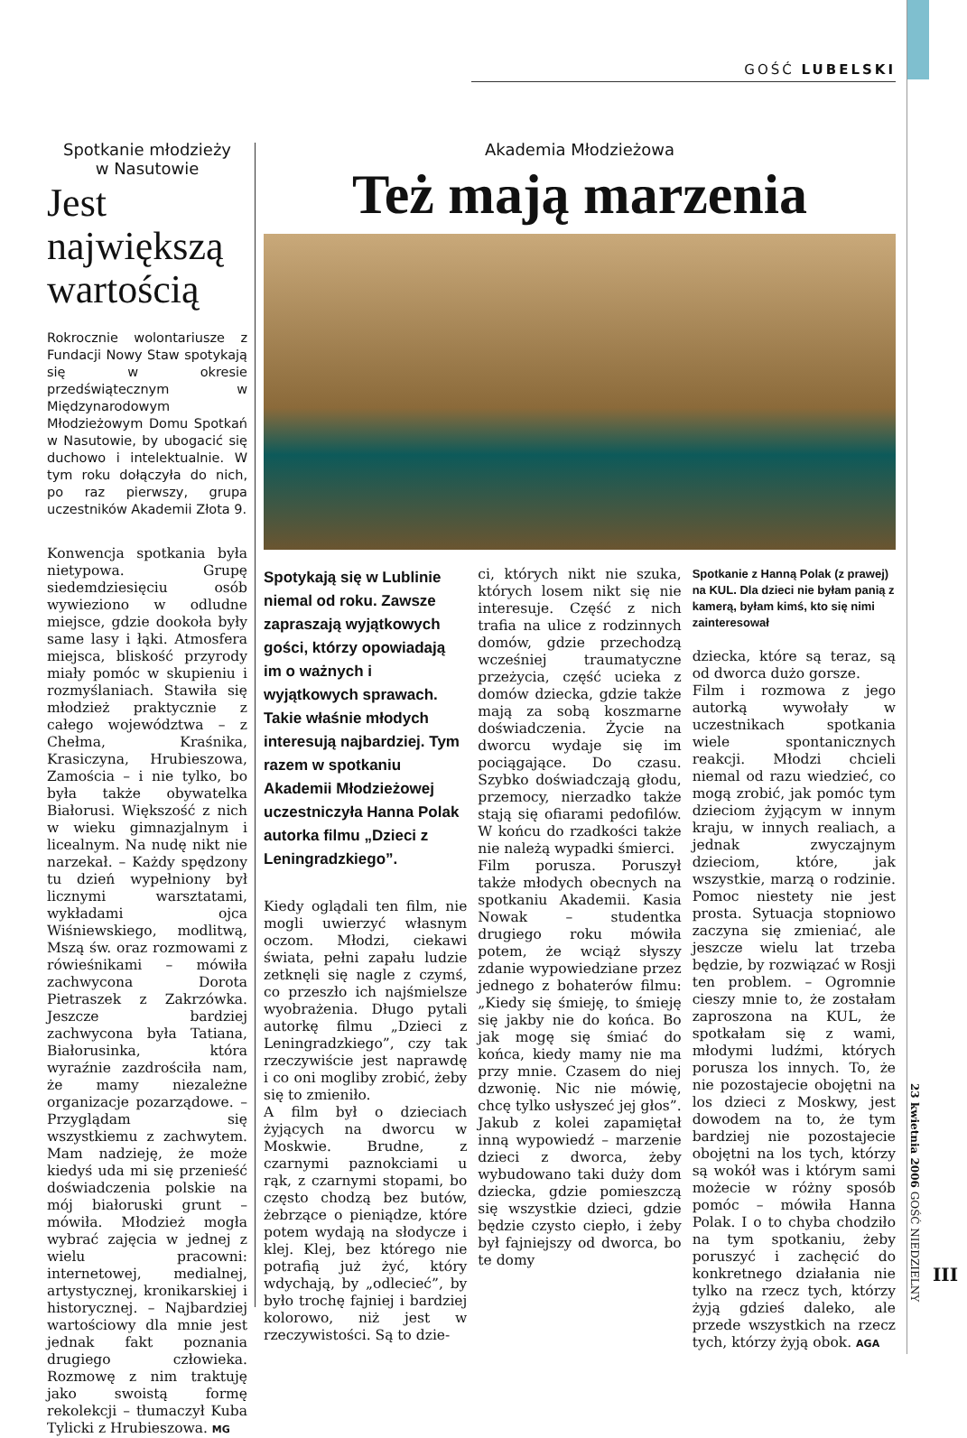GOŚĆ LUBELSKI
Spotkanie młodzieży
w Nasutowie
Jest największą wartością
Rokrocznie wolontariusze z Fundacji Nowy Staw spotykają się w okresie przedświątecznym w Międzynarodowym Młodzieżowym Domu Spotkań w Nasutowie, by ubogacić się duchowo i intelektualnie. W tym roku dołączyła do nich, po raz pierwszy, grupa uczestników Akademii Złota 9.
Konwencja spotkania była nietypowa. Grupę siedemdziesięciu osób wywieziono w odludne miejsce, gdzie dookoła były same lasy i łąki. Atmosfera miejsca, bliskość przyrody miały pomóc w skupieniu i rozmyślaniach. Stawiła się młodzież praktycznie z całego województwa – z Chełma, Kraśnika, Krasiczyna, Hrubieszowa, Zamościa – i nie tylko, bo była także obywatelka Białorusi. Większość z nich w wieku gimnazjalnym i licealnym. Na nudę nikt nie narzekał. – Każdy spędzony tu dzień wypełniony był licznymi warsztatami, wykładami ojca Wiśniewskiego, modlitwą, Mszą św. oraz rozmowami z rówieśnikami – mówiła zachwycona Dorota Pietraszek z Zakrzówka. Jeszcze bardziej zachwycona była Tatiana, Białorusinka, która wyraźnie zazdrościła nam, że mamy niezależne organizacje pozarządowe. – Przyglądam się wszystkiemu z zachwytem. Mam nadzieję, że może kiedyś uda mi się przenieść doświadczenia polskie na mój białoruski grunt – mówiła. Młodzież mogła wybrać zajęcia w jednej z wielu pracowni: internetowej, medialnej, artystycznej, kronikarskiej i historycznej. – Najbardziej wartościowy dla mnie jest jednak fakt poznania drugiego człowieka. Rozmowę z nim traktuję jako swoistą formę rekolekcji – tłumaczył Kuba Tylicki z Hrubieszowa. MG
Akademia Młodzieżowa
Też mają marzenia
Spotykają się w Lublinie niemal od roku. Zawsze zapraszają wyjątkowych gości, którzy opowiadają im o ważnych i wyjątkowych sprawach. Takie właśnie młodych interesują najbardziej. Tym razem w spotkaniu Akademii Młodzieżowej uczestniczyła Hanna Polak autorka filmu „Dzieci z Leningradzkiego”.
Kiedy oglądali ten film, nie mogli uwierzyć własnym oczom. Młodzi, ciekawi świata, pełni zapału ludzie zetknęli się nagle z czymś, co przeszło ich najśmielsze wyobrażenia. Długo pytali autorkę filmu „Dzieci z Leningradzkiego”, czy tak rzeczywiście jest naprawdę i co oni mogliby zrobić, żeby się to zmieniło.
A film był o dzieciach żyjących na dworcu w Moskwie. Brudne, z czarnymi paznokciami u rąk, z czarnymi stopami, bo często chodzą bez butów, żebrzące o pieniądze, które potem wydają na słodycze i klej. Klej, bez którego nie potrafią już żyć, który wdychają, by „odlecieć”, by było trochę fajniej i bardziej kolorowo, niż jest w rzeczywistości. Są to dzie-
ci, których nikt nie szuka, których losem nikt się nie interesuje. Część z nich trafia na ulice z rodzinnych domów, gdzie przechodzą wcześniej traumatyczne przeżycia, część ucieka z domów dziecka, gdzie także mają za sobą koszmarne doświadczenia. Życie na dworcu wydaje się im pociągające. Do czasu. Szybko doświadczają głodu, przemocy, nierzadko także stają się ofiarami pedofilów. W końcu do rzadkości także nie należą wypadki śmierci.
Film porusza. Poruszył także młodych obecnych na spotkaniu Akademii. Kasia Nowak – studentka drugiego roku mówiła potem, że wciąż słyszy zdanie wypowiedziane przez jednego z bohaterów filmu: „Kiedy się śmieję, to śmieję się jakby nie do końca. Bo jak mogę się śmiać do końca, kiedy mamy nie ma przy mnie. Czasem do niej dzwonię. Nic nie mówię, chcę tylko usłyszeć jej głos”. Jakub z kolei zapamiętał inną wypowiedź – marzenie dzieci z dworca, żeby wybudowano taki duży dom dziecka, gdzie pomieszczą się wszystkie dzieci, gdzie będzie czysto ciepło, i żeby był fajniejszy od dworca, bo te domy
Spotkanie z Hanną Polak (z prawej) na KUL. Dla dzieci nie byłam panią z kamerą, byłam kimś, kto się nimi zainteresował
dziecka, które są teraz, są od dworca dużo gorsze.
Film i rozmowa z jego autorką wywołały w uczestnikach spotkania wiele spontanicznych reakcji. Młodzi chcieli niemal od razu wiedzieć, co mogą zrobić, jak pomóc tym dzieciom żyjącym w innym kraju, w innych realiach, a jednak zwyczajnym dzieciom, które, jak wszystkie, marzą o rodzinie. Pomoc niestety nie jest prosta. Sytuacja stopniowo zaczyna się zmieniać, ale jeszcze wielu lat trzeba będzie, by rozwiązać w Rosji ten problem. – Ogromnie cieszy mnie to, że zostałam zaproszona na KUL, że spotkałam się z wami, młodymi ludźmi, których porusza los innych. To, że nie pozostajecie obojętni na los dzieci z Moskwy, jest dowodem na to, że tym bardziej nie pozostajecie obojętni na los tych, którzy są wokół was i którym sami możecie w różny sposób pomóc – mówiła Hanna Polak. I o to chyba chodziło na tym spotkaniu, żeby poruszyć i zachęcić do konkretnego działania nie tylko na rzecz tych, którzy żyją gdzieś daleko, ale przede wszystkich na rzecz tych, którzy żyją obok. AGA
23 kwietnia 2006 GOŚĆ NIEDZIELNY
III